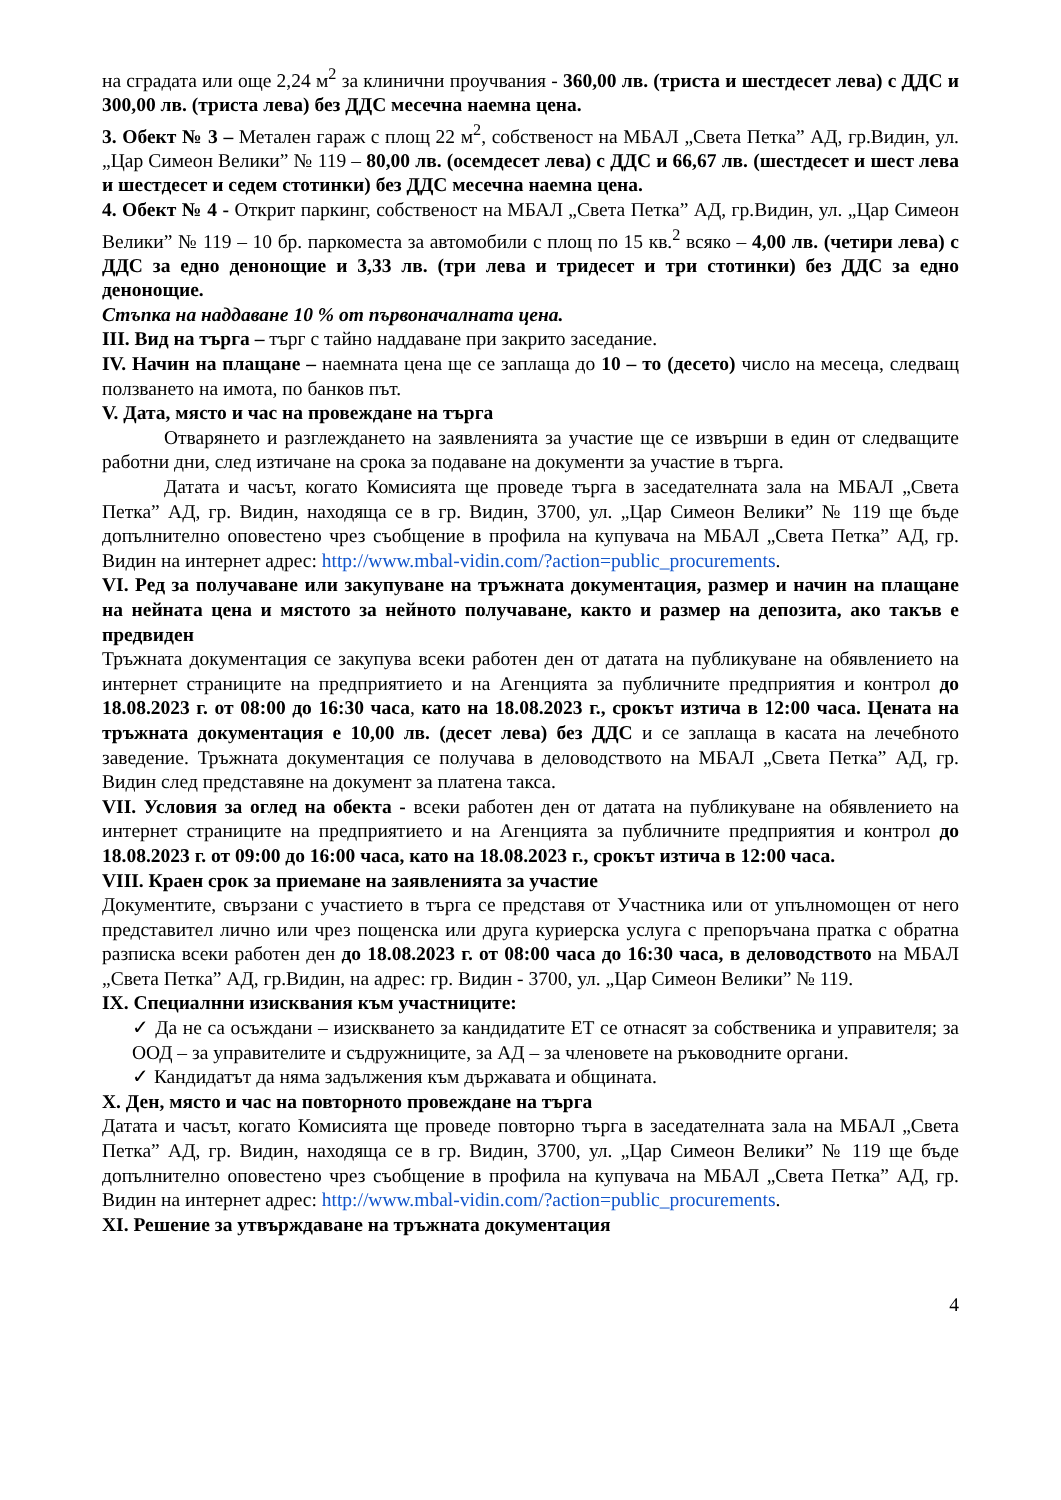на сградата или още 2,24 м<sup>2</sup> за клинични проучвания - 360,00 лв. (триста и шестдесет лева) с ДДС и 300,00 лв. (триста лева) без ДДС месечна наемна цена.
3. Обект № 3 – Метален гараж с площ 22 м<sup>2</sup>, собственост на МБАЛ „Света Петка” АД, гр.Видин, ул. „Цар Симеон Велики” № 119 – 80,00 лв. (осемдесет лева) с ДДС и 66,67 лв. (шестдесет и шест лева и шестдесет и седем стотинки) без ДДС месечна наемна цена.
4. Обект № 4 - Открит паркинг, собственост на МБАЛ „Света Петка” АД, гр.Видин, ул. „Цар Симеон Велики” № 119 – 10 бр. паркоместа за автомобили с площ по 15 кв.<sup>2</sup> всяко – 4,00 лв. (четири лева) с ДДС за едно денонощие и 3,33 лв. (три лева и тридесет и три стотинки) без ДДС за едно денонощие.
Стъпка на наддаване 10 % от първоначалната цена.
III. Вид на търга – търг с тайно наддаване при закрито заседание.
IV. Начин на плащане – наемната цена ще се заплаща до 10 – то (десето) число на месеца, следващ ползването на имота, по банков път.
V. Дата, място и час на провеждане на търга
Отварянето и разглеждането на заявленията за участие ще се извърши в един от следващите работни дни, след изтичане на срока за подаване на документи за участие в търга.
Датата и часът, когато Комисията ще проведе търга в заседателната зала на МБАЛ „Света Петка” АД, гр. Видин, находяща се в гр. Видин, 3700, ул. „Цар Симеон Велики” № 119 ще бъде допълнително оповестено чрез съобщение в профила на купувача на МБАЛ „Света Петка” АД, гр. Видин на интернет адрес: http://www.mbal-vidin.com/?action=public_procurements.
VI. Ред за получаване или закупуване на тръжната документация, размер и начин на плащане на нейната цена и мястото за нейното получаване, както и размер на депозита, ако такъв е предвиден
Тръжната документация се закупува всеки работен ден от датата на публикуване на обявлението на интернет страниците на предприятието и на Агенцията за публичните предприятия и контрол до 18.08.2023 г. от 08:00 до 16:30 часа, като на 18.08.2023 г., срокът изтича в 12:00 часа. Цената на тръжната документация е 10,00 лв. (десет лева) без ДДС и се заплаща в касата на лечебното заведение. Тръжната документация се получава в деловодството на МБАЛ „Света Петка” АД, гр. Видин след представяне на документ за платена такса.
VII. Условия за оглед на обекта - всеки работен ден от датата на публикуване на обявлението на интернет страниците на предприятието и на Агенцията за публичните предприятия и контрол до 18.08.2023 г. от 09:00 до 16:00 часа, като на 18.08.2023 г., срокът изтича в 12:00 часа.
VIII. Краен срок за приемане на заявленията за участие
Документите, свързани с участието в търга се представя от Участника или от упълномощен от него представител лично или чрез пощенска или друга куриерска услуга с препоръчана пратка с обратна разписка всеки работен ден до 18.08.2023 г. от 08:00 часа до 16:30 часа, в деловодството на МБАЛ „Света Петка” АД, гр.Видин, на адрес: гр. Видин - 3700, ул. „Цар Симеон Велики” № 119.
IX. Специалнни изисквания към участниците:
✓ Да не са осъждани – изискването за кандидатите ЕТ се отнасят за собственика и управителя; за ООД – за управителите и съдружниците, за АД – за членовете на ръководните органи.
✓ Кандидатът да няма задължения към държавата и общината.
X. Ден, място и час на повторното провеждане на търга
Датата и часът, когато Комисията ще проведе повторно търга в заседателната зала на МБАЛ „Света Петка” АД, гр. Видин, находяща се в гр. Видин, 3700, ул. „Цар Симеон Велики” № 119 ще бъде допълнително оповестено чрез съобщение в профила на купувача на МБАЛ „Света Петка” АД, гр. Видин на интернет адрес: http://www.mbal-vidin.com/?action=public_procurements.
XI. Решение за утвърждаване на тръжната документация
4